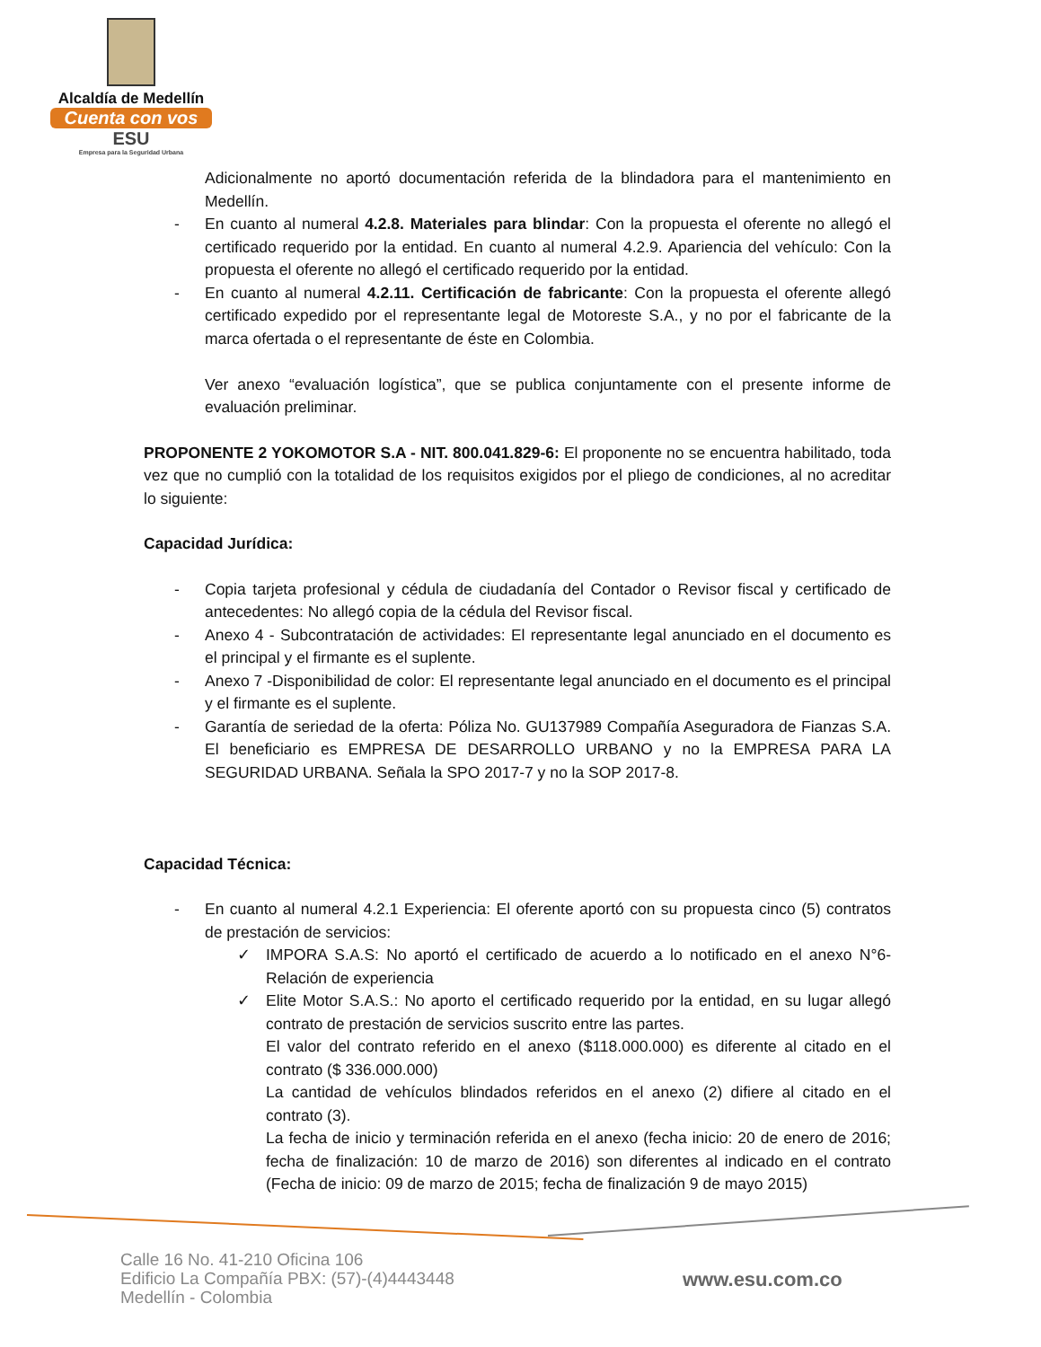Alcaldía de Medellín
Cuenta con vos
ESU
Empresa para la Seguridad Urbana
Adicionalmente no aportó documentación referida de la blindadora para el mantenimiento en Medellín.
- En cuanto al numeral 4.2.8. Materiales para blindar: Con la propuesta el oferente no allegó el certificado requerido por la entidad. En cuanto al numeral 4.2.9. Apariencia del vehículo: Con la propuesta el oferente no allegó el certificado requerido por la entidad.
- En cuanto al numeral 4.2.11. Certificación de fabricante: Con la propuesta el oferente allegó certificado expedido por el representante legal de Motoreste S.A., y no por el fabricante de la marca ofertada o el representante de éste en Colombia.
Ver anexo “evaluación logística”, que se publica conjuntamente con el presente informe de evaluación preliminar.
PROPONENTE 2 YOKOMOTOR S.A - NIT. 800.041.829-6: El proponente no se encuentra habilitado, toda vez que no cumplió con la totalidad de los requisitos exigidos por el pliego de condiciones, al no acreditar lo siguiente:
Capacidad Jurídica:
- Copia tarjeta profesional y cédula de ciudadanía del Contador o Revisor fiscal y certificado de antecedentes: No allegó copia de la cédula del Revisor fiscal.
- Anexo 4 - Subcontratación de actividades: El representante legal anunciado en el documento es el principal y el firmante es el suplente.
- Anexo 7 -Disponibilidad de color: El representante legal anunciado en el documento es el principal y el firmante es el suplente.
- Garantía de seriedad de la oferta: Póliza No. GU137989 Compañía Aseguradora de Fianzas S.A. El beneficiario es EMPRESA DE DESARROLLO URBANO y no la EMPRESA PARA LA SEGURIDAD URBANA. Señala la SPO 2017-7 y no la SOP 2017-8.
Capacidad Técnica:
- En cuanto al numeral 4.2.1 Experiencia: El oferente aportó con su propuesta cinco (5) contratos de prestación de servicios:
✓ IMPORA S.A.S: No aportó el certificado de acuerdo a lo notificado en el anexo N°6- Relación de experiencia
✓ Elite Motor S.A.S.: No aporto el certificado requerido por la entidad, en su lugar allegó contrato de prestación de servicios suscrito entre las partes.
El valor del contrato referido en el anexo ($118.000.000) es diferente al citado en el contrato ($ 336.000.000)
La cantidad de vehículos blindados referidos en el anexo (2) difiere al citado en el contrato (3).
La fecha de inicio y terminación referida en el anexo (fecha inicio: 20 de enero de 2016; fecha de finalización: 10 de marzo de 2016) son diferentes al indicado en el contrato (Fecha de inicio: 09 de marzo de 2015; fecha de finalización 9 de mayo 2015)
Calle 16 No. 41-210 Oficina 106
Edificio La Compañía PBX: (57)-(4)4443448
Medellín - Colombia
www.esu.com.co